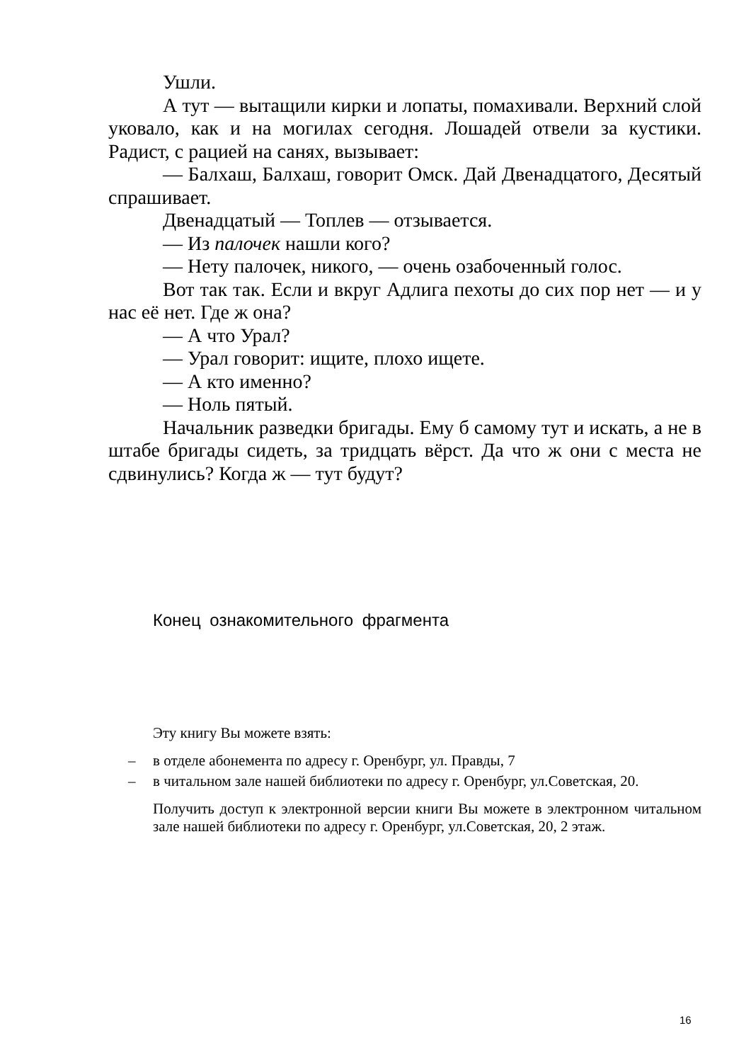Ушли.
А тут — вытащили кирки и лопаты, помахивали. Верхний слой уковало, как и на могилах сегодня. Лошадей отвели за кустики. Радист, с рацией на санях, вызывает:
— Балхаш, Балхаш, говорит Омск. Дай Двенадцатого, Десятый спрашивает.
Двенадцатый — Топлев — отзывается.
— Из палочек нашли кого?
— Нету палочек, никого, — очень озабоченный голос.
Вот так так. Если и вкруг Адлига пехоты до сих пор нет — и у нас её нет. Где ж она?
— А что Урал?
— Урал говорит: ищите, плохо ищете.
— А кто именно?
— Ноль пятый.
Начальник разведки бригады. Ему б самому тут и искать, а не в штабе бригады сидеть, за тридцать вёрст. Да что ж они с места не сдвинулись? Когда ж — тут будут?
Конец ознакомительного фрагмента
Эту книгу Вы можете взять:
– в отделе абонемента по адресу г. Оренбург, ул. Правды, 7
– в читальном зале нашей библиотеки по адресу г. Оренбург, ул.Советская, 20.
Получить доступ к электронной версии книги Вы можете в электронном читальном зале нашей библиотеки по адресу г. Оренбург, ул.Советская, 20, 2 этаж.
16